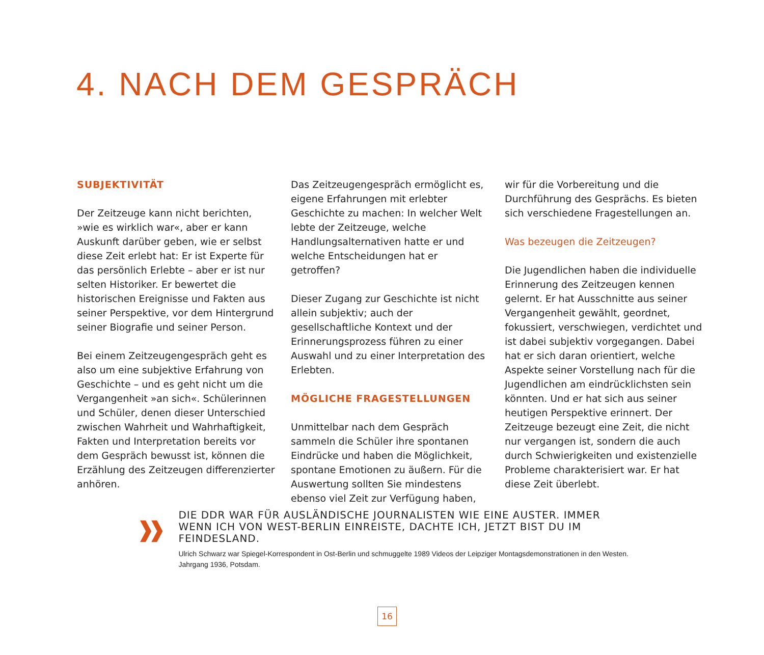4. NACH DEM GESPRÄCH
SUBJEKTIVITÄT
Der Zeitzeuge kann nicht berichten, »wie es wirklich war«, aber er kann Auskunft darüber geben, wie er selbst diese Zeit erlebt hat: Er ist Experte für das persönlich Erlebte – aber er ist nur selten Historiker. Er bewertet die historischen Ereignisse und Fakten aus seiner Perspektive, vor dem Hintergrund seiner Biografie und seiner Person.
Bei einem Zeitzeugengespräch geht es also um eine subjektive Erfahrung von Geschichte – und es geht nicht um die Vergangenheit »an sich«. Schülerinnen und Schüler, denen dieser Unterschied zwischen Wahrheit und Wahrhaftigkeit, Fakten und Interpretation bereits vor dem Gespräch bewusst ist, können die Erzählung des Zeitzeugen differenzierter anhören.
Das Zeitzeugengespräch ermöglicht es, eigene Erfahrungen mit erlebter Geschichte zu machen: In welcher Welt lebte der Zeitzeuge, welche Handlungsalternativen hatte er und welche Entscheidungen hat er getroffen?
Dieser Zugang zur Geschichte ist nicht allein subjektiv; auch der gesellschaftliche Kontext und der Erinnerungsprozess führen zu einer Auswahl und zu einer Interpretation des Erlebten.
MÖGLICHE FRAGESTELLUNGEN
Unmittelbar nach dem Gespräch sammeln die Schüler ihre spontanen Eindrücke und haben die Möglichkeit, spontane Emotionen zu äußern. Für die Auswertung sollten Sie mindestens ebenso viel Zeit zur Verfügung haben, wir für die Vorbereitung und die Durchführung des Gesprächs. Es bieten sich verschiedene Fragestellungen an.
Was bezeugen die Zeitzeugen?
Die Jugendlichen haben die individuelle Erinnerung des Zeitzeugen kennen gelernt. Er hat Ausschnitte aus seiner Vergangenheit gewählt, geordnet, fokussiert, verschwiegen, verdichtet und ist dabei subjektiv vorgegangen. Dabei hat er sich daran orientiert, welche Aspekte seiner Vorstellung nach für die Jugendlichen am eindrücklichsten sein könnten. Und er hat sich aus seiner heutigen Perspektive erinnert. Der Zeitzeuge bezeugt eine Zeit, die nicht nur vergangen ist, sondern die auch durch Schwierigkeiten und existenzielle Probleme charakterisiert war. Er hat diese Zeit überlebt.
DIE DDR WAR FÜR AUSLÄNDISCHE JOURNALISTEN WIE EINE AUSTER. IMMER WENN ICH VON WEST-BERLIN EINREISTE, DACHTE ICH, JETZT BIST DU IM FEINDESLAND.
Ulrich Schwarz war Spiegel-Korrespondent in Ost-Berlin und schmuggelte 1989 Videos der Leipziger Montagsdemonstrationen in den Westen. Jahrgang 1936, Potsdam.
16